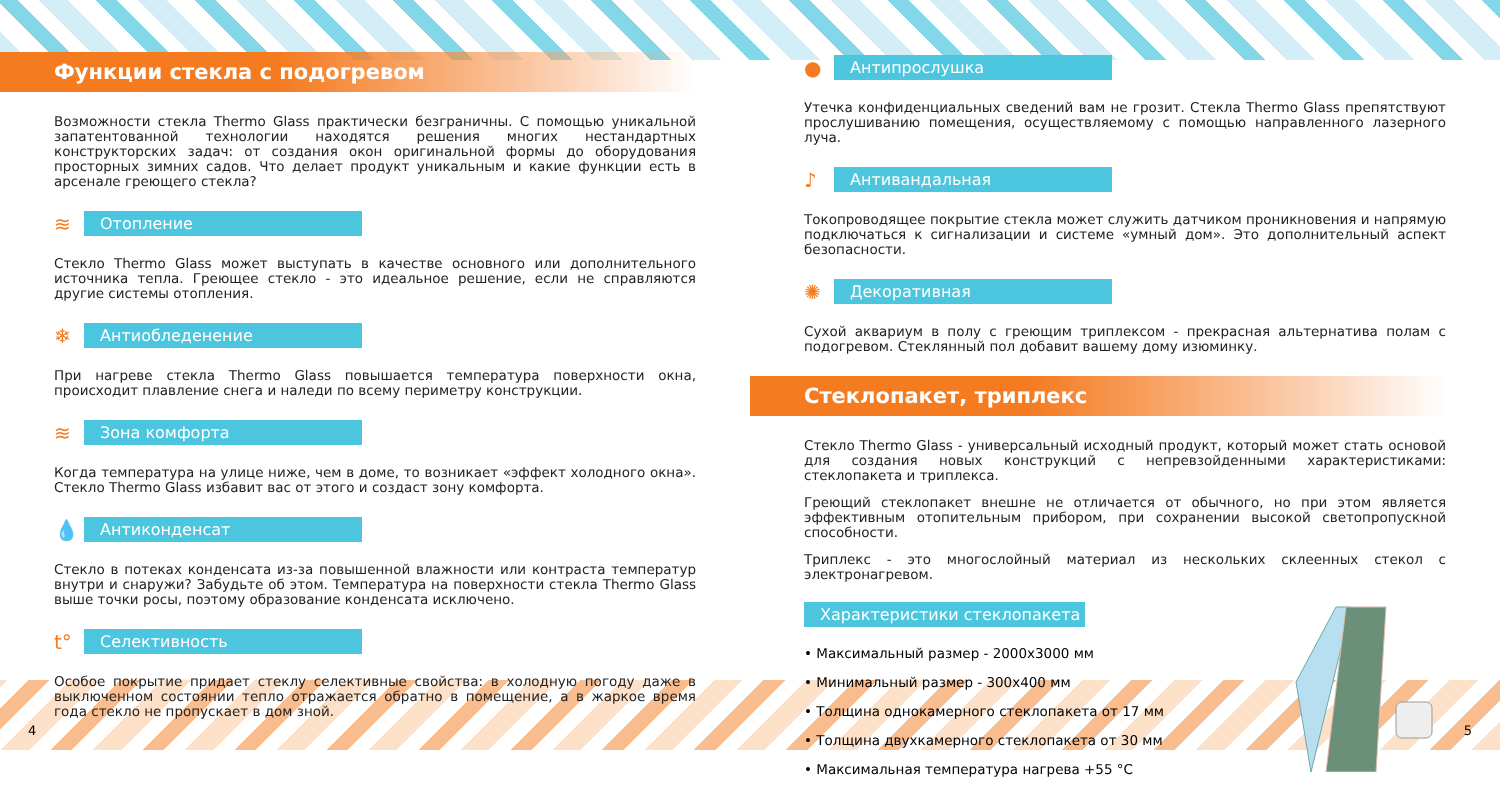Функции стекла с подогревом
Возможности стекла Thermo Glass практически безграничны. С помощью уникальной запатентованной технологии находятся решения многих нестандартных конструкторских задач: от создания окон оригинальной формы до оборудования просторных зимних садов. Что делает продукт уникальным и какие функции есть в арсенале греющего стекла?
≋ Отопление
Стекло Thermo Glass может выступать в качестве основного или дополнительного источника тепла. Греющее стекло - это идеальное решение, если не справляются другие системы отопления.
❄ Антиобледенение
При нагреве стекла Thermo Glass повышается температура поверхности окна, происходит плавление снега и наледи по всему периметру конструкции.
≋ Зона комфорта
Когда температура на улице ниже, чем в доме, то возникает «эффект холодного окна». Стекло Thermo Glass избавит вас от этого и создаст зону комфорта.
💧 Антиконденсат
Стекло в потеках конденсата из-за повышенной влажности или контраста температур внутри и снаружи? Забудьте об этом. Температура на поверхности стекла Thermo Glass выше точки росы, поэтому образование конденсата исключено.
t° Селективность
Особое покрытие придает стеклу селективные свойства: в холодную погоду даже в выключенном состоянии тепло отражается обратно в помещение, а в жаркое время года стекло не пропускает в дом зной.
● Антипрослушка
Утечка конфиденциальных сведений вам не грозит. Стекла Thermo Glass препятствуют прослушиванию помещения, осуществляемому с помощью направленного лазерного луча.
♪ Антивандальная
Токопроводящее покрытие стекла может служить датчиком проникновения и напрямую подключаться к сигнализации и системе «умный дом». Это дополнительный аспект безопасности.
✺ Декоративная
Сухой аквариум в полу с греющим триплексом - прекрасная альтернатива полам с подогревом. Стеклянный пол добавит вашему дому изюминку.
Стеклопакет, триплекс
Стекло Thermo Glass - универсальный исходный продукт, который может стать основой для создания новых конструкций с непревзойденными характеристиками: стеклопакета и триплекса.
Греющий стеклопакет внешне не отличается от обычного, но при этом является эффективным отопительным прибором, при сохранении высокой светопропускной способности.
Триплекс - это многослойный материал из нескольких склеенных стекол с электронагревом.
Характеристики стеклопакета
• Максимальный размер - 2000х3000 мм
• Минимальный размер - 300х400 мм
• Толщина однокамерного стеклопакета от 17 мм
• Толщина двухкамерного стеклопакета от 30 мм
• Максимальная температура нагрева +55 °С
4 5